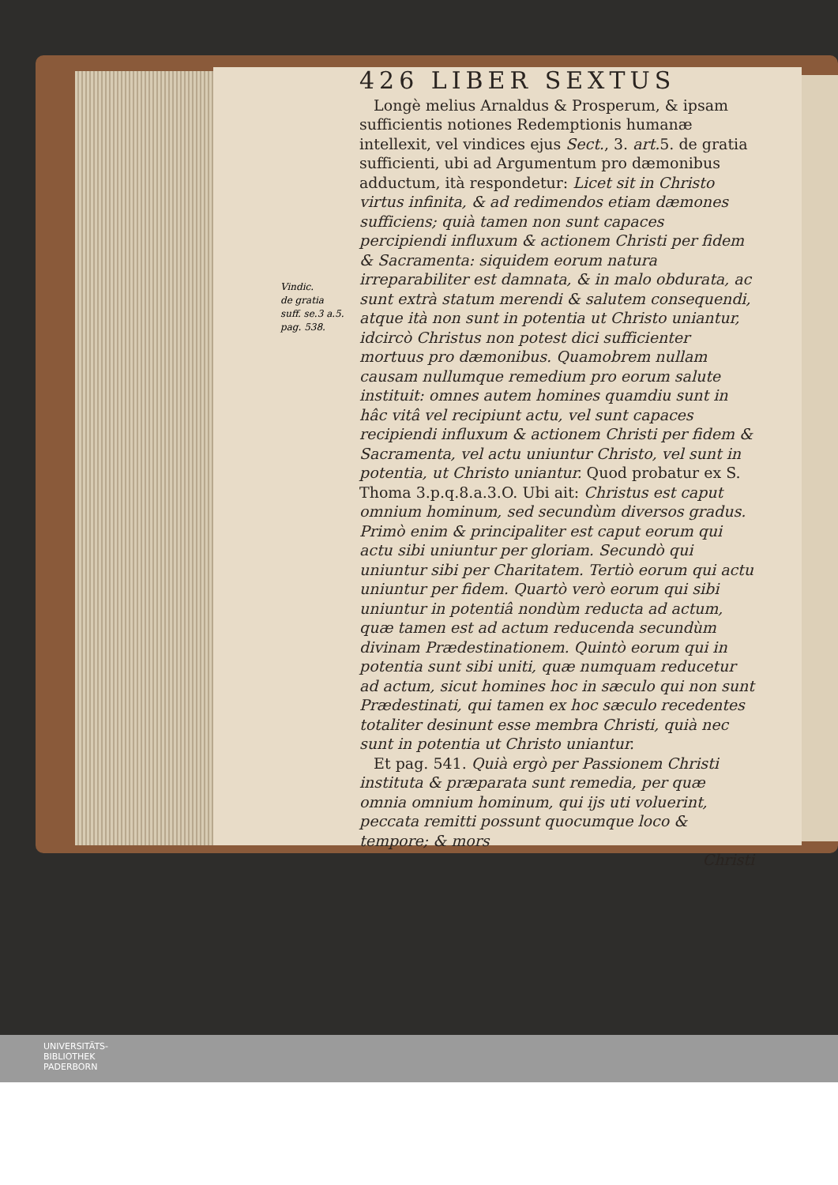Vindic.
de gratia
suff. se.3 a.5.
pag. 538.
426 LIBER SEXTUS
Longè melius Arnaldus & Prosperum, & ipsam sufficientis notiones Redemptionis humanæ intellexit, vel vindices ejus Sect., 3. art. 5. de gratia sufficienti, ubi ad Argumentum pro dæmonibus adductum, ità respondetur: Licet sit in Christo virtus infinita, & ad redimendos etiam dæmones sufficiens; quià tamen non sunt capaces percipiendi influxum & actionem Christi per fidem & Sacramenta: siquidem eorum natura irreparabiliter est damnata, & in malo obdurata, ac sunt extrà statum merendi & salutem consequendi, atque ità non sunt in potentia ut Christo uniantur, idcircò Christus non potest dici sufficienter mortuus pro dæmonibus. Quamobrem nullam causam nullumque remedium pro eorum salute instituit: omnes autem homines quamdiu sunt in hâc vitâ vel recipiunt actu, vel sunt capaces recipiendi influxum & actionem Christi per fidem & Sacramenta, vel actu uniuntur Christo, vel sunt in potentia, ut Christo uniantur. Quod probatur ex S. Thoma 3.p.q.8.a.3.O. Ubi ait: Christus est caput omnium hominum, sed secundùm diversos gradus. Primò enim & principaliter est caput eorum qui actu sibi uniuntur per gloriam. Secundò qui uniuntur sibi per Charitatem. Tertiò eorum qui actu uniuntur per fidem. Quartò verò eorum qui sibi uniuntur in potentiâ nondùm reducta ad actum, quæ tamen est ad actum reducenda secundùm divinam Prædestinationem. Quintò eorum qui in potentia sunt sibi uniti, quæ numquam reducetur ad actum, sicut homines hoc in sæculo qui non sunt Prædestinati, qui tamen ex hoc sæculo recedentes totaliter desinunt esse membra Christi, quià nec sunt in potentia ut Christo uniantur.
Et pag. 541. Quià ergò per Passionem Christi instituta & præparata sunt remedia, per quæ omnia omnium hominum, qui ijs uti voluerint, peccata remitti possunt quocumque loco & tempore; & mors
Christi
UNIVERSITÄTS-
BIBLIOTHEK
PADERBORN